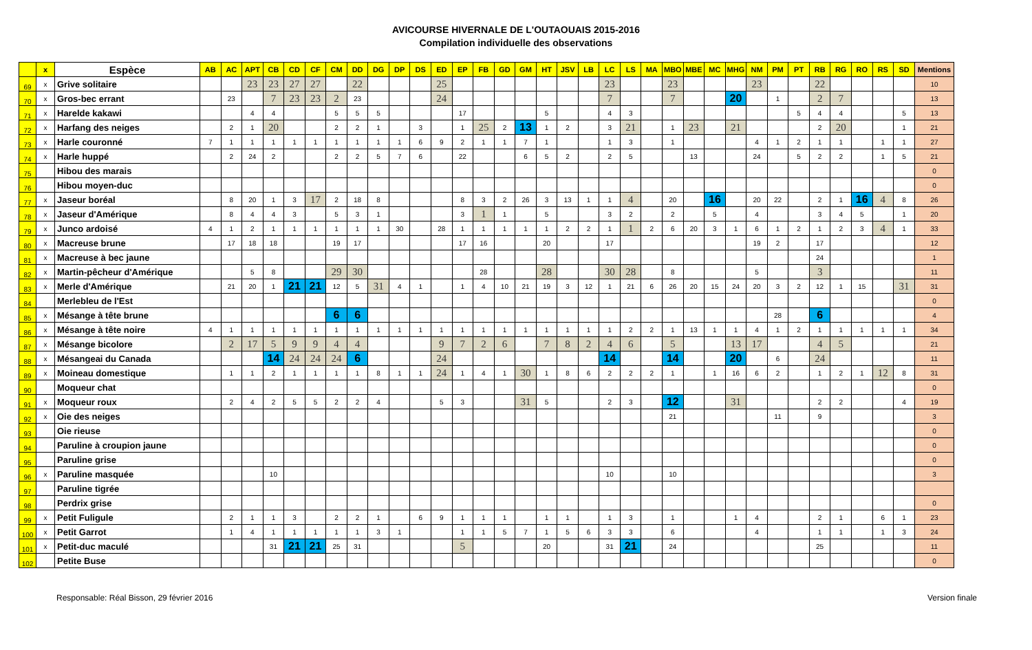AVICOURSE HIVERNALE DE L'OUTAOUAIS 2015-2016
Compilation individuelle des observations
| | x | Espèce | AB | AC | APT | CB | CD | CF | CM | DD | DG | DP | DS | ED | EP | FB | GD | GM | HT | JSV | LB | LC | LS | MA | MBO | MBE | MC | MHG | NM | PM | PT | RB | RG | RO | RS | SD | Mentions |
| --- | --- | --- | --- | --- | --- | --- | --- | --- | --- | --- | --- | --- | --- | --- | --- | --- | --- | --- | --- | --- | --- | --- | --- | --- | --- | --- | --- | --- | --- | --- | --- | --- | --- | --- | --- | --- | --- |
| 69 | x | Grive solitaire | | | 23 | 23 | 27 | 27 | | 22 | | | | 25 | | | | | | | | 23 | | | 23 | | | | 23 | | | 22 | | | | | 10 |
| 70 | x | Gros-bec errant | | 23 | | 7 | 23 | 23 | 2 | 23 | | | | 24 | | | | | | | | 7 | | | 7 | | | 20 | | 1 | | 2 | 7 | | | | 13 |
| 71 | x | Harelde kakawi | | | 4 | 4 | | | 5 | 5 | 5 | | | | 17 | | | | 5 | | | 4 | 3 | | | | | | | | 5 | 4 | 4 | | | 5 | 13 |
| 72 | x | Harfang des neiges | | 2 | 1 | 20 | | | 2 | 2 | 1 | | 3 | | 1 | 25 | 2 | 13 | 1 | 2 | | 3 | 21 | | 1 | 23 | | 21 | | | | 2 | 20 | | | 1 | 21 |
| 73 | x | Harle couronné | 7 | 1 | 1 | 1 | 1 | 1 | 1 | 1 | 1 | 1 | 6 | 9 | 2 | 1 | 1 | 7 | 1 | | | 1 | 3 | | 1 | | | | 4 | 1 | 2 | 1 | 1 | | 1 | 1 | 27 |
| 74 | x | Harle huppé | | 2 | 24 | 2 | | | 2 | 2 | 5 | 7 | 6 | | 22 | | | 6 | 5 | 2 | | 2 | 5 | | | 13 | | | 24 | | 5 | 2 | 2 | | 1 | 5 | 21 |
| 75 | | Hibou des marais | | | | | | | | | | | | | | | | | | | | | | | | | | | | | | | | | | | 0 |
| 76 | | Hibou moyen-duc | | | | | | | | | | | | | | | | | | | | | | | | | | | | | | | | | | | 0 |
| 77 | x | Jaseur boréal | | 8 | 20 | 1 | 3 | 17 | 2 | 18 | 8 | | | | 8 | 3 | 2 | 26 | 3 | 13 | 1 | 1 | 4 | | 20 | | 16 | | 20 | 22 | | 2 | 1 | 16 | 4 | 8 | 26 |
| 78 | x | Jaseur d'Amérique | | 8 | 4 | 4 | 3 | | 5 | 3 | 1 | | | | 3 | 1 | 1 | | 5 | | | 3 | 2 | | 2 | | 5 | | 4 | | | 3 | 4 | 5 | | 1 | 20 |
| 79 | x | Junco ardoisé | 4 | 1 | 2 | 1 | 1 | 1 | 1 | 1 | 1 | 30 | | 28 | 1 | 1 | 1 | 1 | 1 | 2 | 2 | 1 | 1 | 2 | 6 | 20 | 3 | 1 | 6 | 1 | 2 | 1 | 2 | 3 | 4 | 1 | 33 |
| 80 | x | Macreuse brune | | 17 | 18 | 18 | | | 19 | 17 | | | | | 17 | 16 | | | 20 | | | 17 | | | | | | | 19 | 2 | | 17 | | | | | 12 |
| 81 | x | Macreuse à bec jaune | | | | | | | | | | | | | | | | | | | | | | | | | | | | | | 24 | | | | | 1 |
| 82 | x | Martin-pêcheur d'Amérique | | | 5 | 8 | | | 29 | 30 | | | | | | 28 | | | 28 | | | 30 | 28 | | 8 | | | | 5 | | | 3 | | | | | 11 |
| 83 | x | Merle d'Amérique | | 21 | 20 | 1 | 21 | 21 | 12 | 5 | 31 | 4 | 1 | | 1 | 4 | 10 | 21 | 19 | 3 | 12 | 1 | 21 | 6 | 26 | 20 | 15 | 24 | 20 | 3 | 2 | 12 | 1 | 15 | | 31 | 31 |
| 84 | | Merlebleu de l'Est | | | | | | | | | | | | | | | | | | | | | | | | | | | | | | | | | | | 0 |
| 85 | x | Mésange à tête brune | | | | | | | 6 | 6 | | | | | | | | | | | | | | | | | | | | 28 | | 6 | | | | | 4 |
| 86 | x | Mésange à tête noire | 4 | 1 | 1 | 1 | 1 | 1 | 1 | 1 | 1 | 1 | 1 | 1 | 1 | 1 | 1 | 1 | 1 | 1 | 1 | 1 | 2 | 2 | 1 | 13 | 1 | 1 | 4 | 1 | 2 | 1 | 1 | 1 | 1 | 1 | 34 |
| 87 | x | Mésange bicolore | | 2 | 17 | 5 | 9 | 9 | 4 | 4 | | | | 9 | 7 | 2 | 6 | | 7 | 8 | 2 | 4 | 6 | | 5 | | | 13 | 17 | | | 4 | 5 | | | | 21 |
| 88 | x | Mésangeai du Canada | | | | 14 | 24 | 24 | 24 | 6 | | | | 24 | | | | | | | | 14 | | | 14 | | | 20 | | 6 | | 24 | | | | | 11 |
| 89 | x | Moineau domestique | | 1 | 1 | 2 | 1 | 1 | 1 | 1 | 8 | 1 | 1 | 24 | 1 | 4 | 1 | 30 | 1 | 8 | 6 | 2 | 2 | 2 | 1 | | 1 | 16 | 6 | 2 | | 1 | 2 | 1 | 12 | 8 | 31 |
| 90 | | Moqueur chat | | | | | | | | | | | | | | | | | | | | | | | | | | | | | | | | | | | 0 |
| 91 | x | Moqueur roux | | 2 | 4 | 2 | 5 | 5 | 2 | 2 | 4 | | | 5 | 3 | | | 31 | 5 | | | 2 | 3 | | 12 | | | 31 | | | | 2 | 2 | | | 4 | 19 |
| 92 | x | Oie des neiges | | | | | | | | | | | | | | | | | | | | | | | 21 | | | | | 11 | | 9 | | | | | 3 |
| 93 | | Oie rieuse | | | | | | | | | | | | | | | | | | | | | | | | | | | | | | | | | | | 0 |
| 94 | | Paruline à croupion jaune | | | | | | | | | | | | | | | | | | | | | | | | | | | | | | | | | | | 0 |
| 95 | | Paruline grise | | | | | | | | | | | | | | | | | | | | | | | | | | | | | | | | | | | 0 |
| 96 | x | Paruline masquée | | | | 10 | | | | | | | | | | | | | | | | 10 | | | 10 | | | | | | | | | | | | 3 |
| 97 | | Paruline tigrée | | | | | | | | | | | | | | | | | | | | | | | | | | | | | | | | | | | |
| 98 | | Perdrix grise | | | | | | | | | | | | | | | | | | | | | | | | | | | | | | | | | | | 0 |
| 99 | x | Petit Fuligule | | 2 | 1 | 1 | 3 | | 2 | 2 | 1 | | 6 | 9 | 1 | 1 | 1 | | 1 | 1 | | 1 | 3 | | 1 | | | 1 | 4 | | | 2 | 1 | | 6 | 1 | 23 |
| 100 | x | Petit Garrot | | 1 | 4 | 1 | 1 | 1 | 1 | 1 | 3 | 1 | | | 1 | 1 | 5 | 7 | 1 | 5 | 6 | 3 | 3 | | 6 | | | | 4 | | | 1 | 1 | | 1 | 3 | 24 |
| 101 | x | Petit-duc maculé | | | | 31 | 21 | 21 | 25 | 31 | | | | | 5 | | | | 20 | | | 31 | 21 | | 24 | | | | | | | 25 | | | | | 11 |
| 102 | | Petite Buse | | | | | | | | | | | | | | | | | | | | | | | | | | | | | | | | | | | 0 |
Responsable: Réal Bisson, 29 février 2016 Version finale